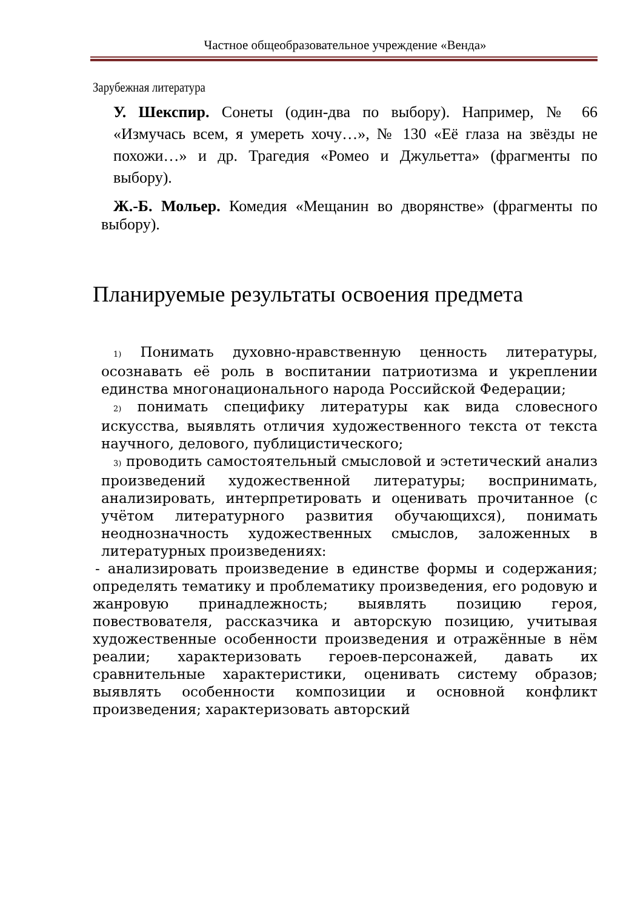Частное общеобразовательное учреждение «Венда»
Зарубежная литература
У. Шекспир. Сонеты (один-два по выбору). Например, № 66 «Измучась всем, я умереть хочу…», № 130 «Её глаза на звёзды не похожи…» и др. Трагедия «Ромео и Джульетта» (фрагменты по выбору).
Ж.-Б. Мольер. Комедия «Мещанин во дворянстве» (фрагменты по выбору).
Планируемые результаты освоения предмета
1) Понимать духовно-нравственную ценность литературы, осознавать её роль в воспитании патриотизма и укреплении единства многонационального народа Российской Федерации;
2) понимать специфику литературы как вида словесного искусства, выявлять отличия художественного текста от текста научного, делового, публицистического;
3) проводить самостоятельный смысловой и эстетический анализ произведений художественной литературы; воспринимать, анализировать, интерпретировать и оценивать прочитанное (с учётом литературного развития обучающихся), понимать неоднозначность художественных смыслов, заложенных в литературных произведениях:
- анализировать произведение в единстве формы и содержания; определять тематику и проблематику произведения, его родовую и жанровую принадлежность; выявлять позицию героя, повествователя, рассказчика и авторскую позицию, учитывая художественные особенности произведения и отражённые в нём реалии; характеризовать героев-персонажей, давать их сравнительные характеристики, оценивать систему образов; выявлять особенности композиции и основной конфликт произведения; характеризовать авторский